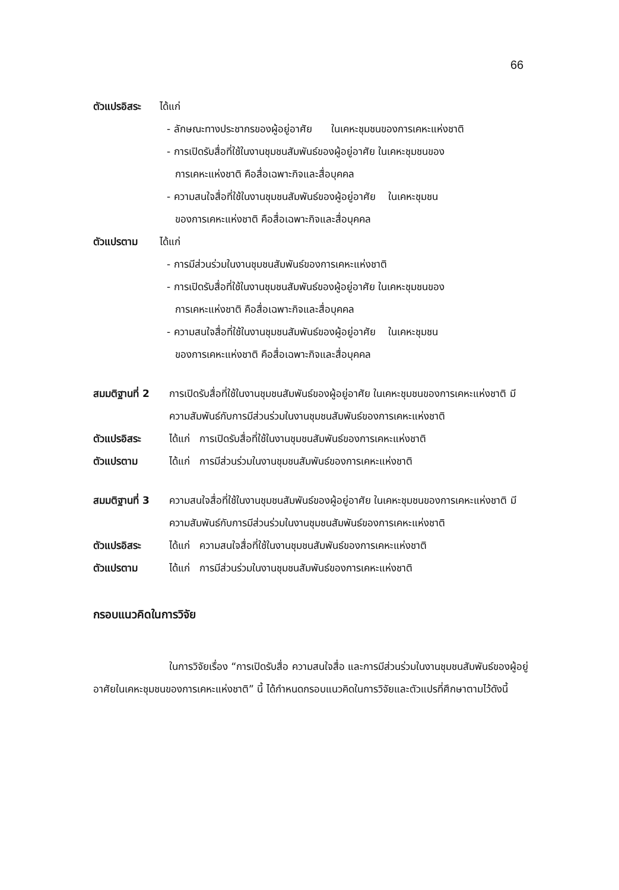66
ตัวแปรอิสระ ได้แก่
- ลักษณะทางประชากรของผู้อยู่อาศัย ในเคหะชุมชนของการเคหะแห่งชาติ
- การเปิดรับสื่อที่ใช้ในงานชุมชนสัมพันธ์ของผู้อยู่อาศัย ในเคหะชุมชนของ
การเคหะแห่งชาติ คือสื่อเฉพาะกิจและสื่อบุคคล
- ความสนใจสื่อที่ใช้ในงานชุมชนสัมพันธ์ของผู้อยู่อาศัย ในเคหะชุมชน
ของการเคหะแห่งชาติ คือสื่อเฉพาะกิจและสื่อบุคคล
ตัวแปรตาม ได้แก่
- การมีส่วนร่วมในงานชุมชนสัมพันธ์ของการเคหะแห่งชาติ
- การเปิดรับสื่อที่ใช้ในงานชุมชนสัมพันธ์ของผู้อยู่อาศัย ในเคหะชุมชนของ
การเคหะแห่งชาติ คือสื่อเฉพาะกิจและสื่อบุคคล
- ความสนใจสื่อที่ใช้ในงานชุมชนสัมพันธ์ของผู้อยู่อาศัย ในเคหะชุมชน
ของการเคหะแห่งชาติ คือสื่อเฉพาะกิจและสื่อบุคคล
สมมติฐานที่ 2 การเปิดรับสื่อที่ใช้ในงานชุมชนสัมพันธ์ของผู้อยู่อาศัย ในเคหะชุมชนของการเคหะแห่งชาติ มีความสัมพันธ์กับการมีส่วนร่วมในงานชุมชนสัมพันธ์ของการเคหะแห่งชาติ
ตัวแปรอิสระ ได้แก่ การเปิดรับสื่อที่ใช้ในงานชุมชนสัมพันธ์ของการเคหะแห่งชาติ
ตัวแปรตาม ได้แก่ การมีส่วนร่วมในงานชุมชนสัมพันธ์ของการเคหะแห่งชาติ
สมมติฐานที่ 3 ความสนใจสื่อที่ใช้ในงานชุมชนสัมพันธ์ของผู้อยู่อาศัย ในเคหะชุมชนของการเคหะแห่งชาติ มีความสัมพันธ์กับการมีส่วนร่วมในงานชุมชนสัมพันธ์ของการเคหะแห่งชาติ
ตัวแปรอิสระ ได้แก่ ความสนใจสื่อที่ใช้ในงานชุมชนสัมพันธ์ของการเคหะแห่งชาติ
ตัวแปรตาม ได้แก่ การมีส่วนร่วมในงานชุมชนสัมพันธ์ของการเคหะแห่งชาติ
กรอบแนวคิดในการวิจัย
ในการวิจัยเรื่อง “การเปิดรับสื่อ ความสนใจสื่อ และการมีส่วนร่วมในงานชุมชนสัมพันธ์ของผู้อยู่อาศัยในเคหะชุมชนของการเคหะแห่งชาติ” นี้ ได้กำหนดกรอบแนวคิดในการวิจัยและตัวแปรที่ศึกษาตามไว้ดังนี้